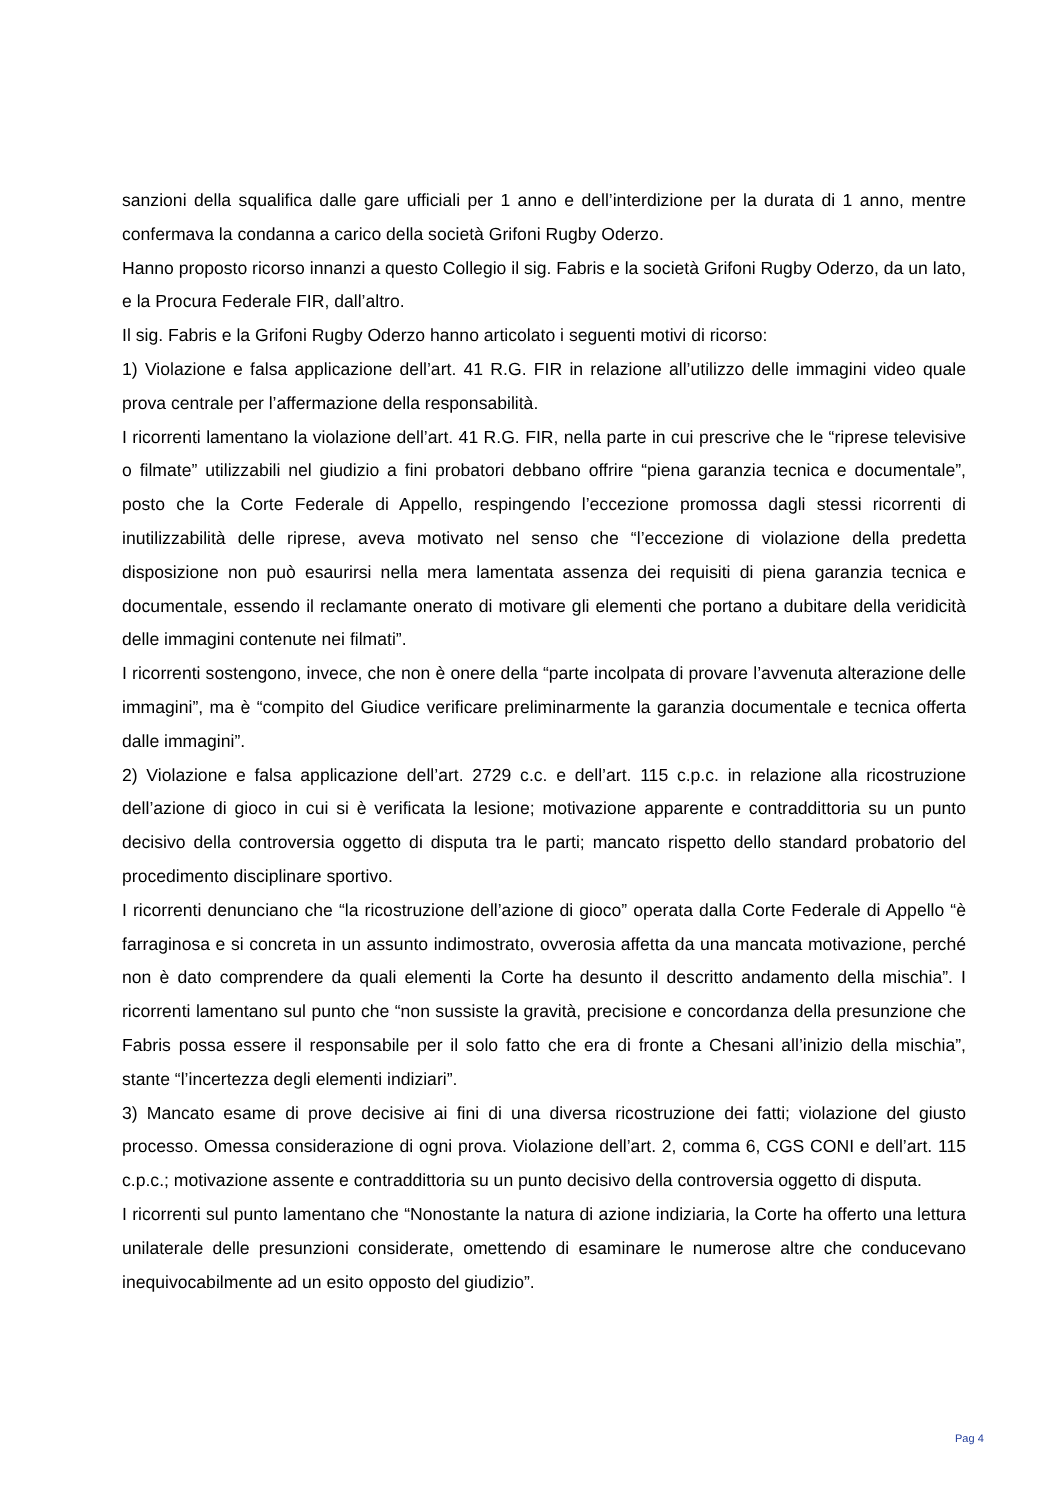sanzioni della squalifica dalle gare ufficiali per 1 anno e dell’interdizione per la durata di 1 anno, mentre confermava la condanna a carico della società Grifoni Rugby Oderzo.
Hanno proposto ricorso innanzi a questo Collegio il sig. Fabris e la società Grifoni Rugby Oderzo, da un lato, e la Procura Federale FIR, dall’altro.
Il sig. Fabris e la Grifoni Rugby Oderzo hanno articolato i seguenti motivi di ricorso:
1) Violazione e falsa applicazione dell’art. 41 R.G. FIR in relazione all’utilizzo delle immagini video quale prova centrale per l’affermazione della responsabilità.
I ricorrenti lamentano la violazione dell’art. 41 R.G. FIR, nella parte in cui prescrive che le “riprese televisive o filmate” utilizzabili nel giudizio a fini probatori debbano offrire “piena garanzia tecnica e documentale”, posto che la Corte Federale di Appello, respingendo l’eccezione promossa dagli stessi ricorrenti di inutilizzabilità delle riprese, aveva motivato nel senso che “l’eccezione di violazione della predetta disposizione non può esaurirsi nella mera lamentata assenza dei requisiti di piena garanzia tecnica e documentale, essendo il reclamante onerato di motivare gli elementi che portano a dubitare della veridicità delle immagini contenute nei filmati”.
I ricorrenti sostengono, invece, che non è onere della “parte incolpata di provare l’avvenuta alterazione delle immagini”, ma è “compito del Giudice verificare preliminarmente la garanzia documentale e tecnica offerta dalle immagini”.
2) Violazione e falsa applicazione dell’art. 2729 c.c. e dell’art. 115 c.p.c. in relazione alla ricostruzione dell’azione di gioco in cui si è verificata la lesione; motivazione apparente e contraddittoria su un punto decisivo della controversia oggetto di disputa tra le parti; mancato rispetto dello standard probatorio del procedimento disciplinare sportivo.
I ricorrenti denunciano che “la ricostruzione dell’azione di gioco” operata dalla Corte Federale di Appello “è farraginosa e si concreta in un assunto indimostrato, ovverosia affetta da una mancata motivazione, perché non è dato comprendere da quali elementi la Corte ha desunto il descritto andamento della mischia”. I ricorrenti lamentano sul punto che “non sussiste la gravità, precisione e concordanza della presunzione che Fabris possa essere il responsabile per il solo fatto che era di fronte a Chesani all’inizio della mischia”, stante “l’incertezza degli elementi indiziari”.
3) Mancato esame di prove decisive ai fini di una diversa ricostruzione dei fatti; violazione del giusto processo. Omessa considerazione di ogni prova. Violazione dell’art. 2, comma 6, CGS CONI e dell’art. 115 c.p.c.; motivazione assente e contraddittoria su un punto decisivo della controversia oggetto di disputa.
I ricorrenti sul punto lamentano che “Nonostante la natura di azione indiziaria, la Corte ha offerto una lettura unilaterale delle presunzioni considerate, omettendo di esaminare le numerose altre che conducevano inequivocabilmente ad un esito opposto del giudizio”.
Pag 4